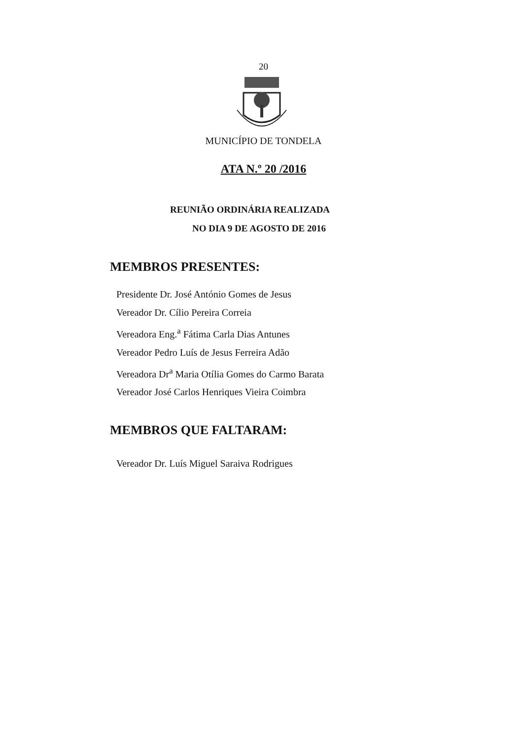20
MUNICÍPIO DE TONDELA
ATA N.º 20 /2016
REUNIÃO ORDINÁRIA REALIZADA
NO DIA 9 DE AGOSTO DE 2016
MEMBROS PRESENTES:
Presidente Dr. José António Gomes de Jesus
Vereador Dr. Cílio Pereira Correia
Vereadora Eng.<sup>a</sup> Fátima Carla Dias Antunes
Vereador Pedro Luís de Jesus Ferreira Adão
Vereadora Dr<sup>a</sup> Maria Otília Gomes do Carmo Barata
Vereador José Carlos Henriques Vieira Coimbra
MEMBROS QUE FALTARAM:
Vereador Dr. Luís Miguel Saraiva Rodrigues